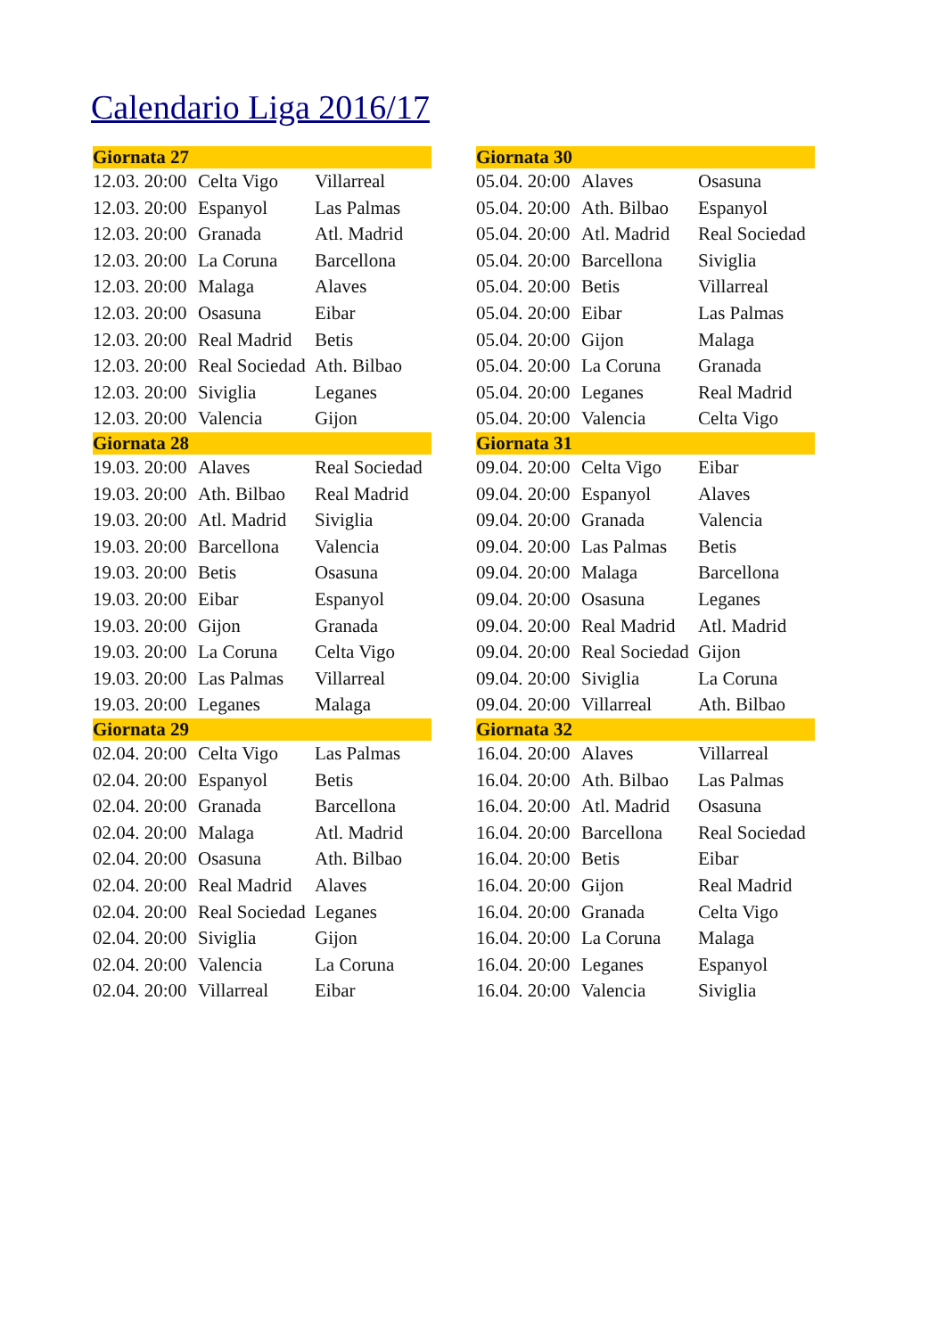Calendario Liga 2016/17
| Giornata 27 | | |
| --- | --- | --- |
| 12.03. 20:00 | Celta Vigo | Villarreal |
| 12.03. 20:00 | Espanyol | Las Palmas |
| 12.03. 20:00 | Granada | Atl. Madrid |
| 12.03. 20:00 | La Coruna | Barcellona |
| 12.03. 20:00 | Malaga | Alaves |
| 12.03. 20:00 | Osasuna | Eibar |
| 12.03. 20:00 | Real Madrid | Betis |
| 12.03. 20:00 | Real Sociedad | Ath. Bilbao |
| 12.03. 20:00 | Siviglia | Leganes |
| 12.03. 20:00 | Valencia | Gijon |
| Giornata 28 | | |
| 19.03. 20:00 | Alaves | Real Sociedad |
| 19.03. 20:00 | Ath. Bilbao | Real Madrid |
| 19.03. 20:00 | Atl. Madrid | Siviglia |
| 19.03. 20:00 | Barcellona | Valencia |
| 19.03. 20:00 | Betis | Osasuna |
| 19.03. 20:00 | Eibar | Espanyol |
| 19.03. 20:00 | Gijon | Granada |
| 19.03. 20:00 | La Coruna | Celta Vigo |
| 19.03. 20:00 | Las Palmas | Villarreal |
| 19.03. 20:00 | Leganes | Malaga |
| Giornata 29 | | |
| 02.04. 20:00 | Celta Vigo | Las Palmas |
| 02.04. 20:00 | Espanyol | Betis |
| 02.04. 20:00 | Granada | Barcellona |
| 02.04. 20:00 | Malaga | Atl. Madrid |
| 02.04. 20:00 | Osasuna | Ath. Bilbao |
| 02.04. 20:00 | Real Madrid | Alaves |
| 02.04. 20:00 | Real Sociedad | Leganes |
| 02.04. 20:00 | Siviglia | Gijon |
| 02.04. 20:00 | Valencia | La Coruna |
| 02.04. 20:00 | Villarreal | Eibar |
| Giornata 30 | | |
| --- | --- | --- |
| 05.04. 20:00 | Alaves | Osasuna |
| 05.04. 20:00 | Ath. Bilbao | Espanyol |
| 05.04. 20:00 | Atl. Madrid | Real Sociedad |
| 05.04. 20:00 | Barcellona | Siviglia |
| 05.04. 20:00 | Betis | Villarreal |
| 05.04. 20:00 | Eibar | Las Palmas |
| 05.04. 20:00 | Gijon | Malaga |
| 05.04. 20:00 | La Coruna | Granada |
| 05.04. 20:00 | Leganes | Real Madrid |
| 05.04. 20:00 | Valencia | Celta Vigo |
| Giornata 31 | | |
| 09.04. 20:00 | Celta Vigo | Eibar |
| 09.04. 20:00 | Espanyol | Alaves |
| 09.04. 20:00 | Granada | Valencia |
| 09.04. 20:00 | Las Palmas | Betis |
| 09.04. 20:00 | Malaga | Barcellona |
| 09.04. 20:00 | Osasuna | Leganes |
| 09.04. 20:00 | Real Madrid | Atl. Madrid |
| 09.04. 20:00 | Real Sociedad | Gijon |
| 09.04. 20:00 | Siviglia | La Coruna |
| 09.04. 20:00 | Villarreal | Ath. Bilbao |
| Giornata 32 | | |
| 16.04. 20:00 | Alaves | Villarreal |
| 16.04. 20:00 | Ath. Bilbao | Las Palmas |
| 16.04. 20:00 | Atl. Madrid | Osasuna |
| 16.04. 20:00 | Barcellona | Real Sociedad |
| 16.04. 20:00 | Betis | Eibar |
| 16.04. 20:00 | Gijon | Real Madrid |
| 16.04. 20:00 | Granada | Celta Vigo |
| 16.04. 20:00 | La Coruna | Malaga |
| 16.04. 20:00 | Leganes | Espanyol |
| 16.04. 20:00 | Valencia | Siviglia |